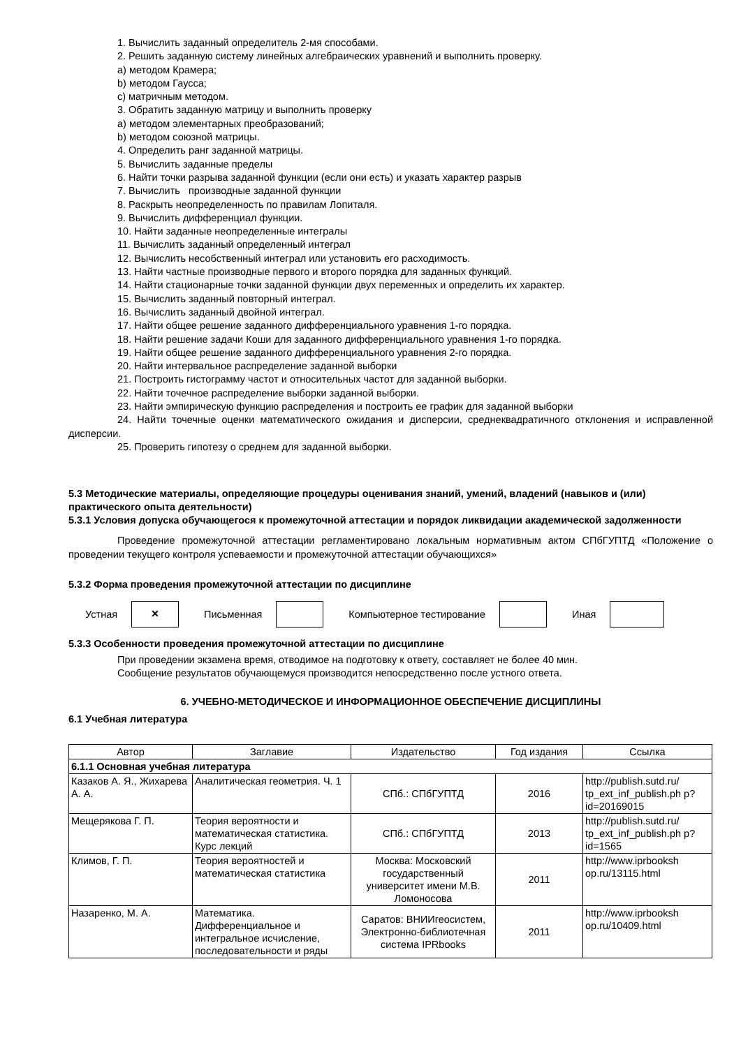1. Вычислить заданный определитель 2-мя способами.
2. Решить заданную систему линейных алгебраических уравнений и выполнить проверку.
a) методом Крамера;
b) методом Гаусса;
c) матричным методом.
3. Обратить заданную матрицу и выполнить проверку
a) методом элементарных преобразований;
b) методом союзной матрицы.
4. Определить ранг заданной матрицы.
5. Вычислить заданные пределы
6. Найти точки разрыва заданной функции (если они есть) и указать характер разрыв
7. Вычислить производные заданной функции
8. Раскрыть неопределенность по правилам Лопиталя.
9. Вычислить дифференциал функции.
10. Найти заданные неопределенные интегралы
11. Вычислить заданный определенный интеграл
12. Вычислить несобственный интеграл или установить его расходимость.
13. Найти частные производные первого и второго порядка для заданных функций.
14. Найти стационарные точки заданной функции двух переменных и определить их характер.
15. Вычислить заданный повторный интеграл.
16. Вычислить заданный двойной интеграл.
17. Найти общее решение заданного дифференциального уравнения 1-го порядка.
18. Найти решение задачи Коши для заданного дифференциального уравнения 1-го порядка.
19. Найти общее решение заданного дифференциального уравнения 2-го порядка.
20. Найти интервальное распределение заданной выборки
21. Построить гистограмму частот и относительных частот для заданной выборки.
22. Найти точечное распределение выборки заданной выборки.
23. Найти эмпирическую функцию распределения и построить ее график для заданной выборки
24. Найти точечные оценки математического ожидания и дисперсии, среднеквадратичного отклонения и исправленной дисперсии.
25. Проверить гипотезу о среднем для заданной выборки.
5.3 Методические материалы, определяющие процедуры оценивания знаний, умений, владений (навыков и (или) практического опыта деятельности)
5.3.1 Условия допуска обучающегося к промежуточной аттестации и порядок ликвидации академической задолженности
Проведение промежуточной аттестации регламентировано локальным нормативным актом СПбГУПТД «Положение о проведении текущего контроля успеваемости и промежуточной аттестации обучающихся»
5.3.2 Форма проведения промежуточной аттестации по дисциплине
Устная
×
Письменная Компьютерное тестирование Иная
5.3.3 Особенности проведения промежуточной аттестации по дисциплине
При проведении экзамена время, отводимое на подготовку к ответу, составляет не более 40 мин.
Сообщение результатов обучающемуся производится непосредственно после устного ответа.
6. УЧЕБНО-МЕТОДИЧЕСКОЕ И ИНФОРМАЦИОННОЕ ОБЕСПЕЧЕНИЕ ДИСЦИПЛИНЫ
6.1 Учебная литература
| Автор | Заглавие | Издательство | Год издания | Ссылка |
| --- | --- | --- | --- | --- |
| 6.1.1 Основная учебная литература | | | | |
| Казаков А. Я., Жихарева А. А. | Аналитическая геометрия. Ч. 1 | СПб.: СПбГУПТД | 2016 | http://publish.sutd.ru/ tp_ext_inf_publish.ph p?id=20169015 |
| Мещерякова Г. П. | Теория вероятности и математическая статистика. Курс лекций | СПб.: СПбГУПТД | 2013 | http://publish.sutd.ru/ tp_ext_inf_publish.ph p?id=1565 |
| Климов, Г. П. | Теория вероятностей и математическая статистика | Москва: Московский государственный университет имени М.В. Ломоносова | 2011 | http://www.iprbooksh op.ru/13115.html |
| Назаренко, М. А. | Математика. Дифференциальное и интегральное исчисление, последовательности и ряды | Саратов: ВНИИгеосистем, Электронно-библиотечная система IPRbooks | 2011 | http://www.iprbooksh op.ru/10409.html |